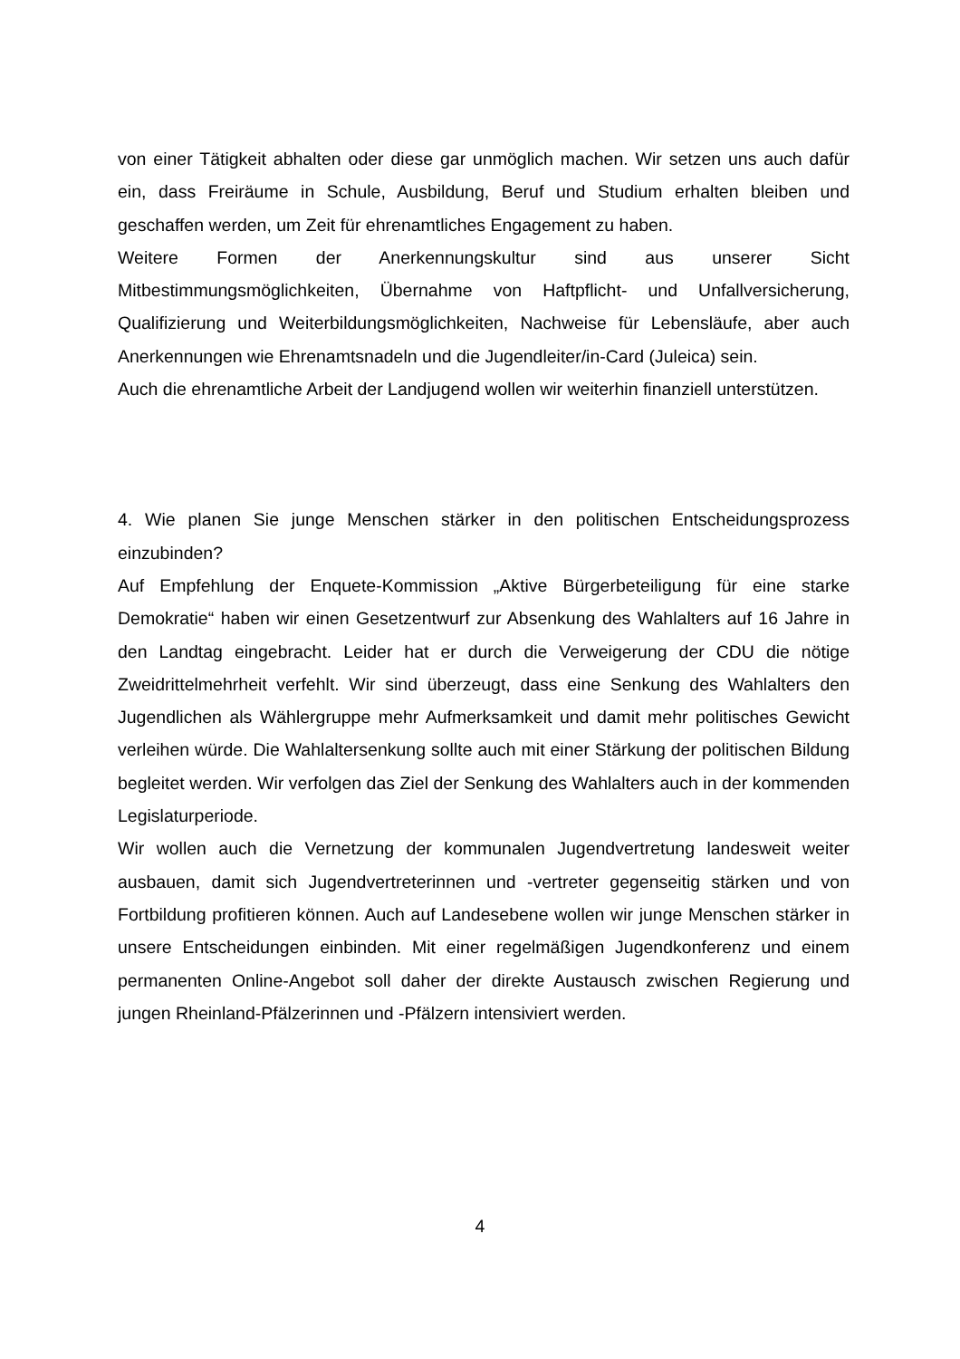von einer Tätigkeit abhalten oder diese gar unmöglich machen. Wir setzen uns auch dafür ein, dass Freiräume in Schule, Ausbildung, Beruf und Studium erhalten bleiben und geschaffen werden, um Zeit für ehrenamtliches Engagement zu haben.
Weitere Formen der Anerkennungskultur sind aus unserer Sicht Mitbestimmungsmöglichkeiten, Übernahme von Haftpflicht- und Unfallversicherung, Qualifizierung und Weiterbildungsmöglichkeiten, Nachweise für Lebensläufe, aber auch Anerkennungen wie Ehrenamtsnadeln und die Jugendleiter/in-Card (Juleica) sein.
Auch die ehrenamtliche Arbeit der Landjugend wollen wir weiterhin finanziell unterstützen.
4. Wie planen Sie junge Menschen stärker in den politischen Entscheidungsprozess einzubinden?
Auf Empfehlung der Enquete-Kommission „Aktive Bürgerbeteiligung für eine starke Demokratie“ haben wir einen Gesetzentwurf zur Absenkung des Wahlalters auf 16 Jahre in den Landtag eingebracht. Leider hat er durch die Verweigerung der CDU die nötige Zweidrittelmehrheit verfehlt. Wir sind überzeugt, dass eine Senkung des Wahlalters den Jugendlichen als Wählergruppe mehr Aufmerksamkeit und damit mehr politisches Gewicht verleihen würde. Die Wahlaltersenkung sollte auch mit einer Stärkung der politischen Bildung begleitet werden. Wir verfolgen das Ziel der Senkung des Wahlalters auch in der kommenden Legislaturperiode.
Wir wollen auch die Vernetzung der kommunalen Jugendvertretung landesweit weiter ausbauen, damit sich Jugendvertreterinnen und -vertreter gegenseitig stärken und von Fortbildung profitieren können. Auch auf Landesebene wollen wir junge Menschen stärker in unsere Entscheidungen einbinden. Mit einer regelmäßigen Jugendkonferenz und einem permanenten Online-Angebot soll daher der direkte Austausch zwischen Regierung und jungen Rheinland-Pfälzerinnen und -Pfälzern intensiviert werden.
4